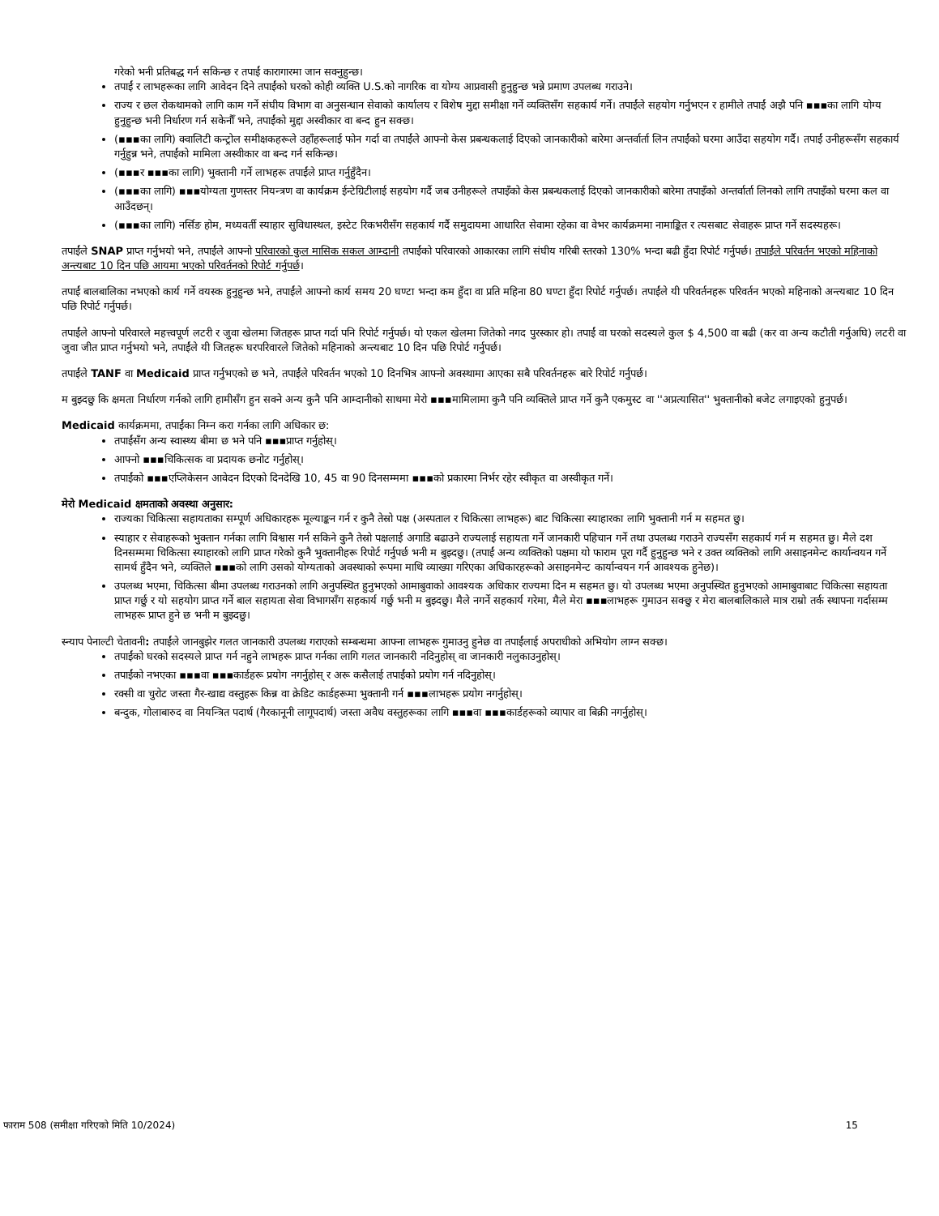गरेको भनी प्रतिबद्ध गर्न सकिन्छ र तपाईं कारागारमा जान सक्नुहुन्छ।
तपाईं र लाभहरूका लागि आवेदन दिने तपाईंको घरको कोही व्यक्ति U.S.को नागरिक वा योग्य आप्रवासी हुनुहुन्छ भन्ने प्रमाण उपलब्ध गराउने।
राज्य र छल रोकथामको लागि काम गर्ने संघीय विभाग वा अनुसन्धान सेवाको कार्यालय र विशेष मुद्दा समीक्षा गर्ने व्यक्तिसँग सहकार्य गर्ने। तपाईंले सहयोग गर्नुभएन र हामीले तपाईं अझै पनि ▪▪▪का लागि योग्य हुनुहुन्छ भनी निर्धारण गर्न सकेनौँ भने, तपाईंको मुद्दा अस्वीकार वा बन्द हुन सक्छ।
(▪▪▪का लागि) क्वालिटी कन्ट्रोल समीक्षकहरूले उहाँहरूलाई फोन गर्दा वा तपाईंले आफ्नो केस प्रबन्धकलाई दिएको जानकारीको बारेमा अन्तर्वार्ता लिन तपाईंको घरमा आउँदा सहयोग गर्दै। तपाईं उनीहरूसँग सहकार्य गर्नुहुन्न भने, तपाईंको मामिला अस्वीकार वा बन्द गर्न सकिन्छ।
(▪▪▪र ▪▪▪का लागि) भुक्तानी गर्ने लाभहरू तपाईंले प्राप्त गर्नुहुँदैन।
(▪▪▪का लागि) ▪▪▪योग्यता गुणस्तर नियन्त्रण वा कार्यक्रम ईन्टेग्रिटीलाई सहयोग गर्दै जब उनीहरूले तपाइँको केस प्रबन्धकलाई दिएको जानकारीको बारेमा तपाइँको अन्तर्वार्ता लिनको लागि तपाइँको घरमा कल वा आउँदछन्।
(▪▪▪का लागि) नर्सिङ होम, मध्यवर्ती स्याहार सुविधास्थल, इस्टेट रिकभरीसँग सहकार्य गर्दै समुदायमा आधारित सेवामा रहेका वा वेभर कार्यक्रममा नामाङ्कित र त्यसबाट सेवाहरू प्राप्त गर्ने सदस्यहरू।
तपाईंले SNAP प्राप्त गर्नुभयो भने, तपाईंले आफ्नो परिवारको कुल मासिक सकल आम्दानी तपाईंको परिवारको आकारका लागि संघीय गरिबी स्तरको 130% भन्दा बढी हुँदा रिपोर्ट गर्नुपर्छ। तपाईंले परिवर्तन भएको महिनाको अन्त्यबाट 10 दिन पछि आयमा भएको परिवर्तनको रिपोर्ट गर्नुपर्छ।
तपाईं बालबालिका नभएको कार्य गर्ने वयस्क हुनुहुन्छ भने, तपाईंले आफ्नो कार्य समय 20 घण्टा भन्दा कम हुँदा वा प्रति महिना 80 घण्टा हुँदा रिपोर्ट गर्नुपर्छ। तपाईंले यी परिवर्तनहरू परिवर्तन भएको महिनाको अन्त्यबाट 10 दिन पछि रिपोर्ट गर्नुपर्छ।
तपाईंले आफ्नो परिवारले महत्त्वपूर्ण लटरी र जुवा खेलमा जितहरू प्राप्त गर्दा पनि रिपोर्ट गर्नुपर्छ। यो एकल खेलमा जितेको नगद पुरस्कार हो। तपाईं वा घरको सदस्यले कुल $ 4,500 वा बढी (कर वा अन्य कटौती गर्नुअघि) लटरी वा जुवा जीत प्राप्त गर्नुभयो भने, तपाईंले यी जितहरू घरपरिवारले जितेको महिनाको अन्त्यबाट 10 दिन पछि रिपोर्ट गर्नुपर्छ।
तपाईंले TANF वा Medicaid प्राप्त गर्नुभएको छ भने, तपाईंले परिवर्तन भएको 10 दिनभित्र आफ्नो अवस्थामा आएका सबै परिवर्तनहरू बारे रिपोर्ट गर्नुपर्छ।
म बुझ्दछु कि क्षमता निर्धारण गर्नको लागि हामीसँग हुन सक्ने अन्य कुनै पनि आम्दानीको साथमा मेरो ▪▪▪मामिलामा कुनै पनि व्यक्तिले प्राप्त गर्ने कुनै एकमुस्ट वा ''अप्रत्यासित'' भुक्तानीको बजेट लगाइएको हुनुपर्छ।
Medicaid कार्यक्रममा, तपाईंका निम्न करा गर्नका लागि अधिकार छ:
तपाईंसँग अन्य स्वास्थ्य बीमा छ भने पनि ▪▪▪प्राप्त गर्नुहोस्।
आफ्नो ▪▪▪चिकित्सक वा प्रदायक छनोट गर्नुहोस्।
तपाईंको ▪▪▪एप्लिकेसन आवेदन दिएको दिनदेखि 10, 45 वा 90 दिनसम्ममा ▪▪▪को प्रकारमा निर्भर रहेर स्वीकृत वा अस्वीकृत गर्ने।
मेरो Medicaid क्षमताको अवस्था अनुसार:
राज्यका चिकित्सा सहायताका सम्पूर्ण अधिकारहरू मूल्याङ्कन गर्न र कुनै तेस्रो पक्ष (अस्पताल र चिकित्सा लाभहरू) बाट चिकित्सा स्याहारका लागि भुक्तानी गर्न म सहमत छु।
स्याहार र सेवाहरूको भुक्तान गर्नका लागि विश्वास गर्न सकिने कुनै तेस्रो पक्षलाई अगाडि बढाउने राज्यलाई सहायता गर्ने जानकारी पहिचान गर्ने तथा उपलब्ध गराउने राज्यसँग सहकार्य गर्न म सहमत छु। मैले दश दिनसम्ममा चिकित्सा स्याहारको लागि प्राप्त गरेको कुनै भुक्तानीहरू रिपोर्ट गर्नुपर्छ भनी म बुझ्दछु। (तपाईं अन्य व्यक्तिको पक्षमा यो फाराम पूरा गर्दै हुनुहुन्छ भने र उक्त व्यक्तिको लागि असाइनमेन्ट कार्यान्वयन गर्ने सामर्थ हुँदैन भने, व्यक्तिले ▪▪▪को लागि उसको योग्यताको अवस्थाको रूपमा माथि व्याख्या गरिएका अधिकारहरूको असाइनमेन्ट कार्यान्वयन गर्न आवश्यक हुनेछ)।
उपलब्ध भएमा, चिकित्सा बीमा उपलब्ध गराउनको लागि अनुपस्थित हुनुभएको आमाबुवाको आवश्यक अधिकार राज्यमा दिन म सहमत छु। यो उपलब्ध भएमा अनुपस्थित हुनुभएको आमाबुवाबाट चिकित्सा सहायता प्राप्त गर्छु र यो सहयोग प्राप्त गर्ने बाल सहायता सेवा विभागसँग सहकार्य गर्छु भनी म बुझ्दछु। मैले नगर्ने सहकार्य गरेमा, मैले मेरा ▪▪▪लाभहरू गुमाउन सक्छु र मेरा बालबालिकाले मात्र राम्रो तर्क स्थापना गर्दासम्म लाभहरू प्राप्त हुने छ भनी म बुझ्दछु।
स्न्याप पेनाल्टी चेतावनी: तपाईंले जानबुझेर गलत जानकारी उपलब्ध गराएको सम्बन्धमा आफ्ना लाभहरू गुमाउनु हुनेछ वा तपाईंलाई अपराधीको अभियोग लाग्न सक्छ।
तपाईंको घरको सदस्यले प्राप्त गर्न नहुने लाभहरू प्राप्त गर्नका लागि गलत जानकारी नदिनुहोस् वा जानकारी नलुकाउनुहोस्।
तपाईंको नभएका ▪▪▪वा ▪▪▪कार्डहरू प्रयोग नगर्नुहोस् र अरू कसैलाई तपाईंको प्रयोग गर्न नदिनुहोस्।
रक्सी वा चुरोट जस्ता गैर-खाद्य वस्तुहरू किन्न वा क्रेडिट कार्डहरूमा भुक्तानी गर्न ▪▪▪लाभहरू प्रयोग नगर्नुहोस्।
बन्दुक, गोलाबारुद वा नियन्त्रित पदार्थ (गैरकानूनी लागूपदार्थ) जस्ता अवैध वस्तुहरूका लागि ▪▪▪वा ▪▪▪कार्डहरूको व्यापार वा बिक्री नगर्नुहोस्।
फाराम 508 (समीक्षा गरिएको मिति 10/2024) 15